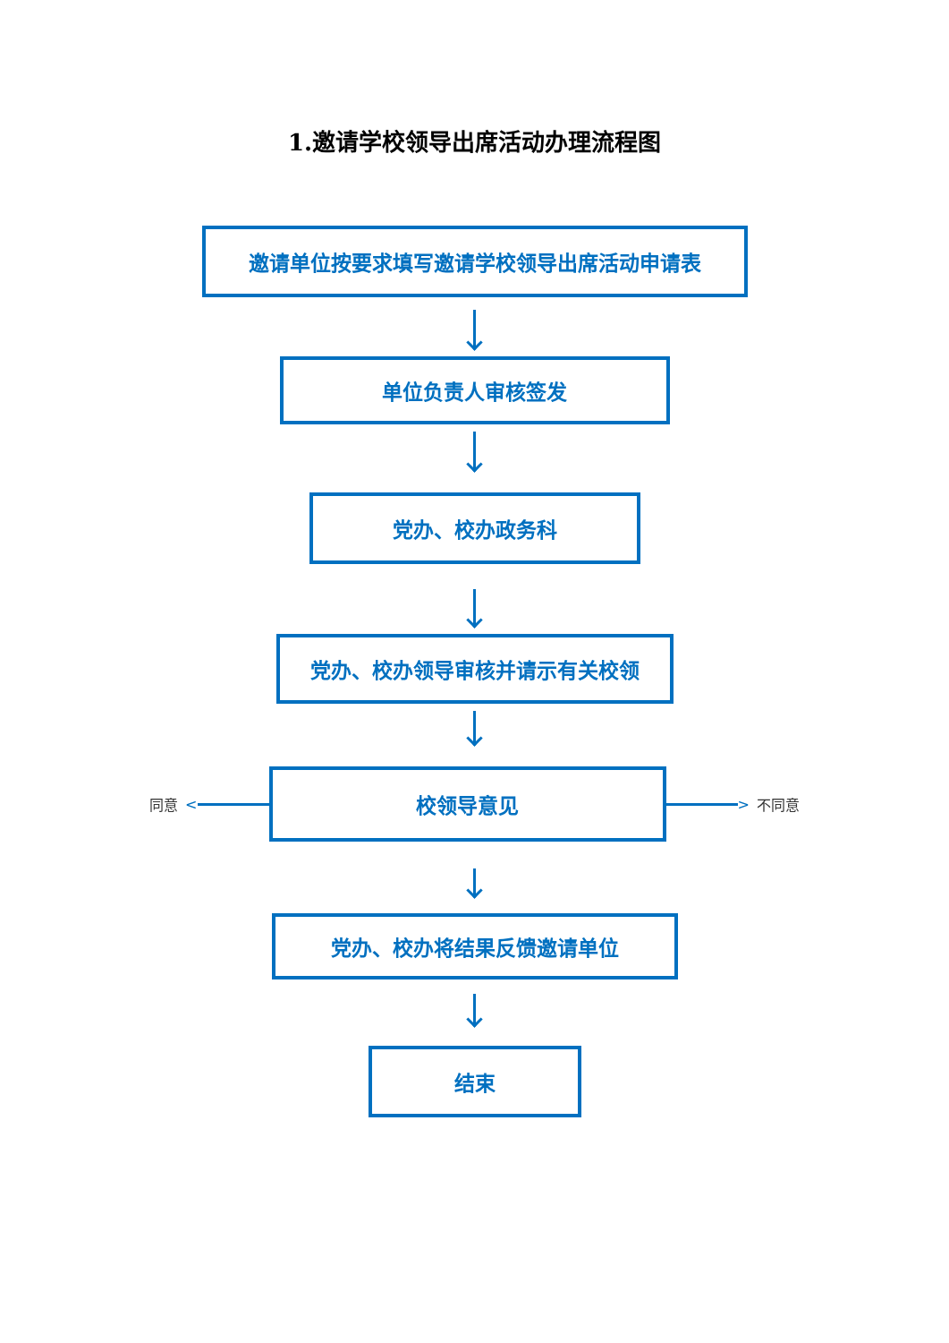1.邀请学校领导出席活动办理流程图
邀请单位按要求填写邀请学校领导出席活动申请表
单位负责人审核签发
党办、校办政务科
党办、校办领导审核并请示有关校领
同意 <
校领导意见
> 不同意
党办、校办将结果反馈邀请单位
结束